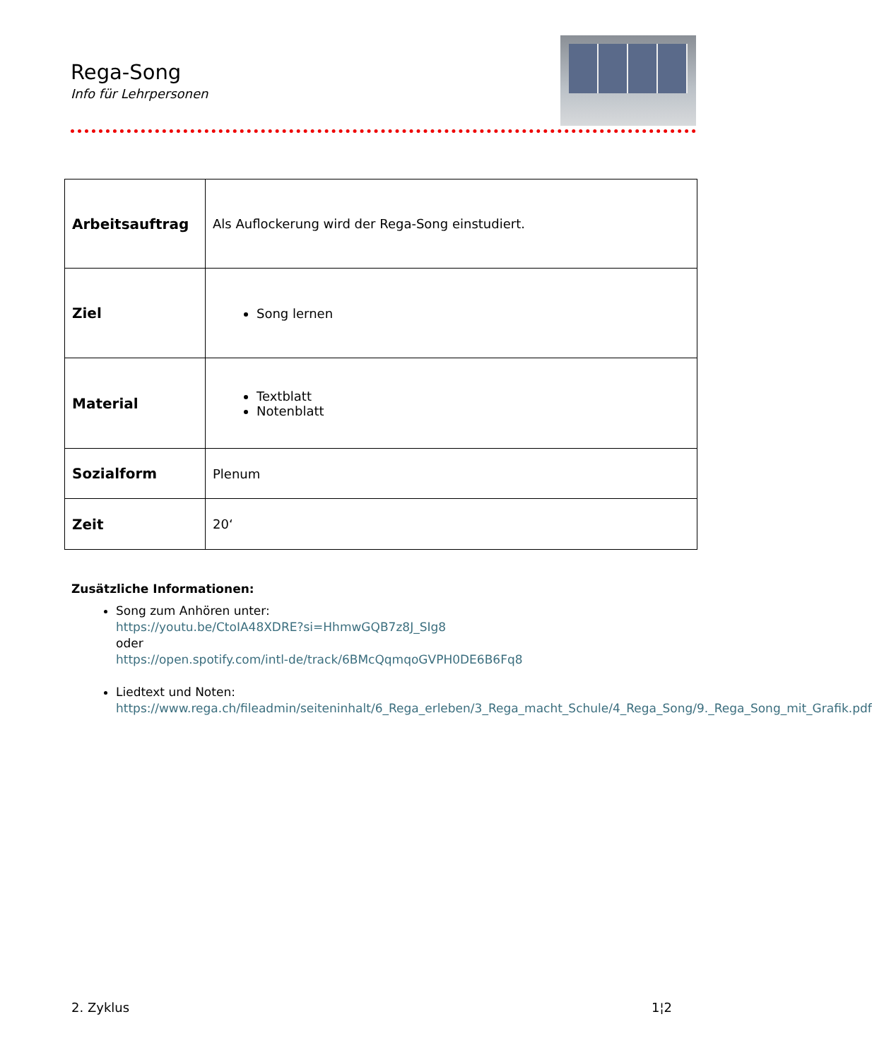Rega-Song
Info für Lehrpersonen
| Arbeitsauftrag | Als Auflockerung wird der Rega-Song einstudiert. |
| Ziel | Song lernen |
| Material | Textblatt Notenblatt |
| Sozialform | Plenum |
| Zeit | 20‘ |
Zusätzliche Informationen:
Song zum Anhören unter:
https://youtu.be/CtoIA48XDRE?si=HhmwGQB7z8J_SIg8
oder
https://open.spotify.com/intl-de/track/6BMcQqmqoGVPH0DE6B6Fq8
Liedtext und Noten:
https://www.rega.ch/fileadmin/seiteninhalt/6_Rega_erleben/3_Rega_macht_Schule/4_Rega_Song/9._Rega_Song_mit_Grafik.pdf
2. Zyklus 1¦2